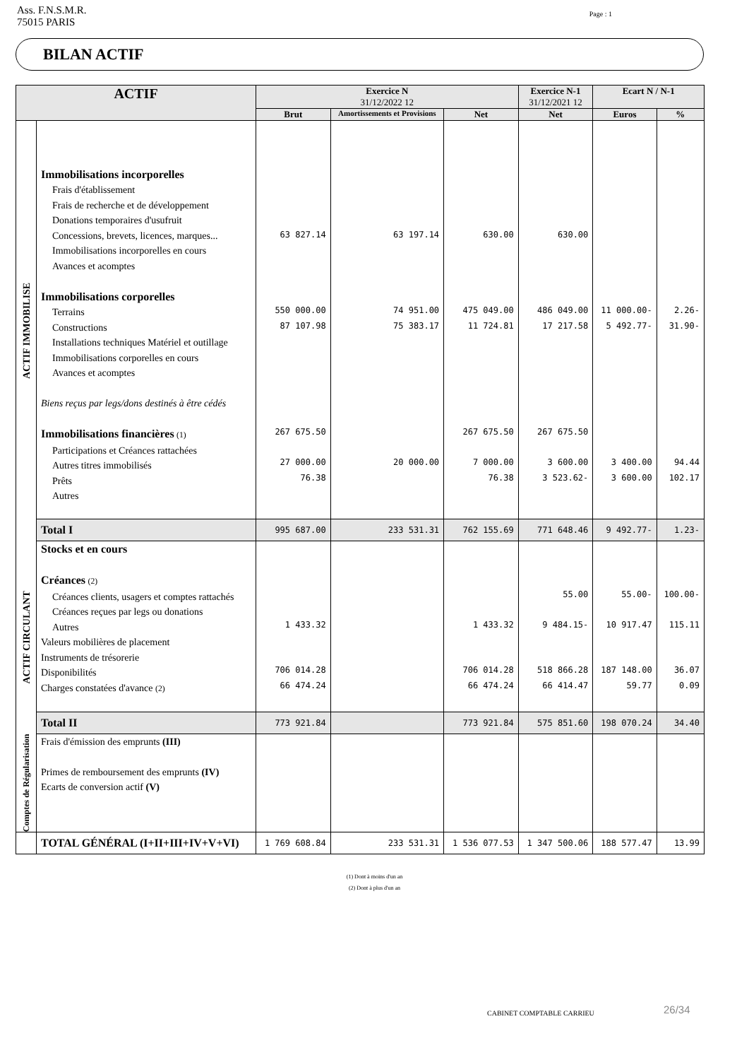Ass. F.N.S.M.R.
75015 PARIS
Page : 1
BILAN ACTIF
| ACTIF | | Exercice N 31/12/2022 12 | | | Exercice N-1 31/12/2021 12 | Ecart N / N-1 | |
| --- | --- | --- | --- | --- | --- | --- | --- |
| | | Brut | Amortissements et Provisions | Net | Net | Euros | % |
| ACTIF IMMOBILISE | Immobilisations incorporelles Frais d'établissement Frais de recherche et de développement Donations temporaires d'usufruit Concessions, brevets, licences, marques... Immobilisations incorporelles en cours Avances et acomptes Immobilisations corporelles Terrains Constructions Installations techniques Matériel et outillage Immobilisations corporelles en cours Avances et acomptes Biens reçus par legs/dons destinés à être cédés Immobilisations financières (1) Participations et Créances rattachées Autres titres immobilisés Prêts Autres | 63 827.14 550 000.00 87 107.98 267 675.50 27 000.00 76.38 | 63 197.14 74 951.00 75 383.17 20 000.00 | 630.00 475 049.00 11 724.81 267 675.50 7 000.00 76.38 | 630.00 486 049.00 17 217.58 267 675.50 3 600.00 3 523.62- | 11 000.00- 5 492.77- 3 400.00 3 600.00 | 2.26- 31.90- 94.44 102.17 |
| | Total I | 995 687.00 | 233 531.31 | 762 155.69 | 771 648.46 | 9 492.77- | 1.23- |
| ACTIF CIRCULANT | Stocks et en cours Créances (2) Créances clients, usagers et comptes rattachés Créances reçues par legs ou donations Autres Valeurs mobilières de placement Instruments de trésorerie Disponibilités Charges constatées d'avance (2) | 1 433.32 706 014.28 66 474.24 | | 1 433.32 706 014.28 66 474.24 | 55.00 9 484.15- 518 866.28 66 414.47 | 55.00- 10 917.47 187 148.00 59.77 | 100.00- 115.11 36.07 0.09 |
| | Total II | 773 921.84 | | 773 921.84 | 575 851.60 | 198 070.24 | 34.40 |
| Comptes de Régularisation | Frais d'émission des emprunts (III) Primes de remboursement des emprunts (IV) Ecarts de conversion actif (V) | | | | | | |
| | TOTAL GÉNÉRAL (I+II+III+IV+V+VI) | 1 769 608.84 | 233 531.31 | 1 536 077.53 | 1 347 500.06 | 188 577.47 | 13.99 |
(1) Dont à moins d'un an
(2) Dont à plus d'un an
CABINET COMPTABLE CARRIEU 26/34